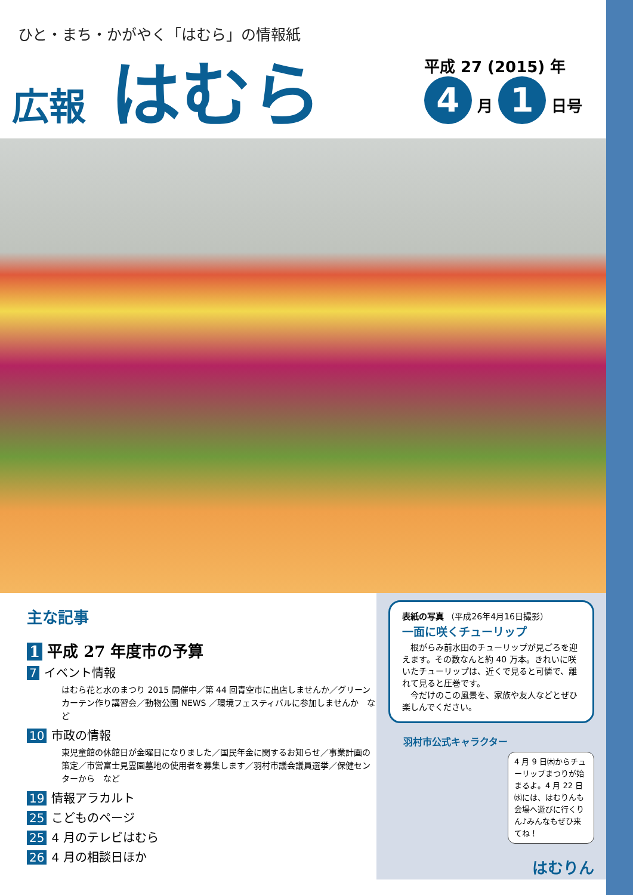ひと・まち・かがやく「はむら」の情報紙
広報 はむら
平成 27 (2015) 年
4 月 1 日号
主な記事
1 平成 27 年度市の予算
7 イベント情報
はむら花と水のまつり 2015 開催中／第 44 回青空市に出店しませんか／グリーンカーテン作り講習会／動物公園 NEWS ／環境フェスティバルに参加しませんか　など
10 市政の情報
東児童館の休館日が金曜日になりました／国民年金に関するお知らせ／事業計画の策定／市営富士見霊園墓地の使用者を募集します／羽村市議会議員選挙／保健センターから　など
19 情報アラカルト
25 こどものページ
25 4 月のテレビはむら
26 4 月の相談日ほか
表紙の写真 （平成26年4月16日撮影）
一面に咲くチューリップ
　根がらみ前水田のチューリップが見ごろを迎えます。その数なんと約 40 万本。きれいに咲いたチューリップは、近くで見ると可憐で、離れて見ると圧巻です。
　今だけのこの風景を、家族や友人などとぜひ楽しんでください。
羽村市公式キャラクター
4 月 9 日㈭からチューリップまつりが始まるよ。4 月 22 日㈬には、はむりんも会場へ遊びに行くりん♪みんなもぜひ来てね！
はむりん